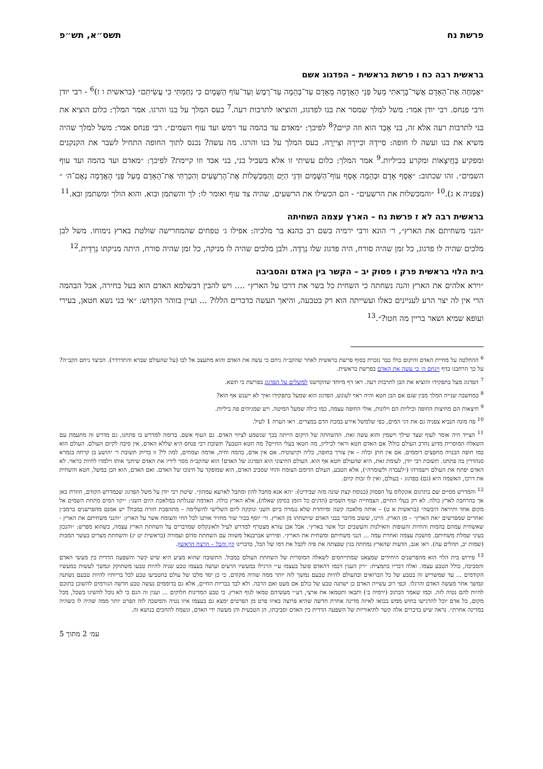פרשת נח תשס״א, תש״פ
בראשית רבה כח ו פרשת בראשית – הפדגוג אשם
״אֶמְחֶה אֶת־הָאָדָם אֲשֶׁר־בָּרָאתִי מֵעַל פְּנֵי הָאֲדָמָה מֵאָדָם עַד־בְּהֵמָה עַד־רֶמֶשׂ וְעַד־עוֹף הַשָּׁמָיִם כִּי נִחַמְתִּי כִּי עֲשִׂיתִם״ (בראשית ו ז)<sup>6</sup> - רבי יודן ורבי פנחס. רבי יודן אמר: משל למלך שמסר את בנו לפדגוג, והוציאו לתרבות רעה.<sup>7</sup> כעס המלך על בנו והרגו. אמר המלך: כלום הוציא את בני לתרבות רעה אלא זה, בני אָבַד הוא וזה קיים?<sup>8</sup> לפיכך: ״מאדם עד בהמה עד רמש ועד עוף השמים״. רבי פנחס אמר: משל למלך שהיה משיא את בנו ועשה לו חופה: סִיידָהּ וכִיירָהּ וצִייְרָהּ. כעס המלך על בנו והרגו. מה עשה? נכנס לתוך החופה התחיל לשבר את הקנקנים ומפקיע בַּחֲיצָאוֹת ומקרע בכיליות.<sup>9</sup> אמר המלך: כלום עשיתי זו אלא בשביל בני, בני אבד וזו קיימת? לפיכך: ״מאדם ועד בהמה ועד עוף השמים״. זהו שכתוב: ״אָסֵף אָדָם וּבְהֵמָה אָסֵף עוֹף־הַשָּׁמַיִם וּדְגֵי הַיָּם וְהַמַּכְשֵׁלוֹת אֶת־הָרְשָׁעִים וְהִכְרַתִּי אֶת־הָאָדָם מֵעַל פְּנֵי הָאֲדָמָה נְאֻם־ה׳ ״ (צפניה א ג).<sup>10</sup> ״והמכשלות את הרשעים״ - הם הכשילו את הרשעים. שהיה צד עוף ואומר לו: לך והשתמן ובוא. והוא הולך ומשתמן ובא.<sup>11</sup>
בראשית רבה לא ז פרשת נח – הארץ עצמה השחיתה
״הנני משחיתם את הארץ״, ר׳ הונא ורבי ירמיה בשם רב כהנא בר מלכיה: אפילו ג׳ טפחים שהמחרישה שולטת בארץ נימוחו. משל לבן מלכים שהיה לו פדגוג, כל זמן שהיה סורח, היה פדגוג שלו נִרְדֶּה. ולבן מלכים שהיה לו מניקה, כל זמן שהיה סורח, היתה מניקתו נִרְדֵּית.<sup>12</sup>
בית הלוי בראשית פרק ו פסוק יב – הקשר בין האדם והסביבה
״וירא אלהים את הארץ והנה נשחתה כי השחית כל בשר את דרכו על הארץ״ .... ויש להבין דבשלמא האדם הוא בעל בחירה, אבל הבהמה הרי אין לה יצר הרע לעניינים כאלו ועשייתה הוא רק בטבעה, והיאך תעשה כדברים הללו? ... ועיין בזוהר הקדוש: ״אי בני נשא חטאן, בעירי ועופא שמיא ושאר בריין מה חטו?״.<sup>13</sup>
<sup>6</sup> ההחלטה על מחיית האדם והיקום כולו כבר נזכרת בסוף פרשת בראשית לאחר שהקב״ה ניחם כי עשה את האדם והוא מתעצב אל לבו (על שהעולם שברא והתדרדר). הכיצד ניחם הקב״ה? על כך הרחבנו בדף וינחם ה׳ כי עשה את האדם בפרשת בראשית.
<sup>7</sup> הפדגוג מעל בתפקידו והוציא את הבן לתרבות רעה. ראו דף מיוחד שהקדשנו למשלים על הפדגוג בפרשת כי תשא.
<sup>8</sup> במחשבה שנייה המלך מבין שגם אם הבן חטא והיה ראוי לעונש, הפדגוג הוא שמעל בתפקידו ואיך לא ייענש אף הוא?
<sup>9</sup> חיצאות הם מחיצות החופה וכיליות הם וילונות, אולי החופה עצמה, כמו כילה שמעל המיטה. ויש שמגיהים פה ביליות.
<sup>10</sup> פה מונה הנביא צפניה גם את דגי המים, כפי שלמשל אירע במכת הדם במצרים. ראו הערה 1 לעיל.
<sup>11</sup> הצייד היה אומר לעוף שצד שילך וישמין והוא עשה זאת. ההשחתה של היקום הייתה בכך שנשמע לציווי האדם. גם העוף אשם. בדומה למדרש בו פתחנו, גם מדרש זה מתעמת עם השאלה המוסרית מדוע נחרב העולם כולו? אם האדם חטא וראוי לכיליון, מה חטאו בעלי החיים? מה חטא הטבע? תשובת רבי פנחס היא שללא האדם, אין סיבה לקיום העולם. העולם הוא כמו חופה הבנויה מחפצים דוממים. אם אין חתן וכלה – אין צורך בחופה, כליה וקישוטיה. אם אין אדם, בהמה וחיה, אדמה וצמחים, למה לי? זו בדיוק תשובת ר׳ יהושע בן קרחה בגמרא סנהדרין בה פתחנו. תשובת רבי יודן, לעומת זאת, היא שהעולם חטא אף הוא. העולם החיצוני הוא הפדגוג של האדם! הוא שהקב״ה מסר לידיו את האדם שיחנך אותו וילמדו לחיות כראוי. לא האדם יפתח את העולם וישמרהו (״לעבדה ולשומרה״), אלא הטבע, העולם הדומם הצומח והחי שסביב האדם, הוא שמופקד על חינוכו של האדם. ואם האדם, הוא הבן במשל, חטא והשחית את דרכו, האשמה היא (גם) בפדגוג - בעולם, ואין לו זכות קיום.
<sup>12</sup> והמדרש מסיים שם בתרגום אונקלוס על הפסוק (בנוסח קצת שונה מזה שבידינו): ״הא אנא מחבל להון ומחבל לארעא עמהון״. שיטת רבי יודן על משל הפדגוג שבמדרש הקודם, חוזרת כאן אך בהרחבה לארץ כולה. לא רק בעלי החיים, הצמחייה ועוף השמים (הדגים כל הזמן בסימן שאלה), אלא הארץ כולה. האדמה שנגלתה במלאכת היום השני: ״יקוו המים מתחת השמים אל מקום אחד ותיראה היבשה״ (בראשית א ט) – אותה מלאכה קשה ומיוחדת שלא נגמרה ביום השני ונזקקה ליום השלישי להשלימה – מתהפכת חזרה במבול! יש אמנם מהפרשנים כרמב״ן ואחרים שמפרשים ״את הארץ״ – מן הארץ. היינו, ששוב מדובר בבני האדם שיושחתו מן הארץ. ור׳ יוסף בכור שור מחזיר אותנו לכל החי והצומח אשר על הארץ: ״והנני משחיתם את הארץ - שאשחית עמהם בהמות והחיות והעופות והאילנות והעשבים וכל אשר בארץ״. אבל אבן עזרא מצטרף למדרש לעיל ולאונקלוס שמדברים על השחתת הארץ עצמה, כשהוא מפרש: ״והנכון בעיני שמלת משחיתם. מושכת עצמה ואחרת עמה ... הנני משחיתם ומשחית את הארץ״. ופירוש אברבנאל משווה עם השחתת סדום ועמורה (בראשית יט יג) והשחתת מצרים בעשר המכות (שמות יב, תהלים עח). ראו אגב, הדעות שהארץ נמחתה בגין שפצתה את פיה לקבל את דמו של הבל, בדברינו קין והבל – הרצח הראשון.
<sup>13</sup> פירוש בית הלוי הוא מהפרשנים היחידים שמצאנו שמתייחסים לשאלה המוסרית של השחתת העולם במבול. התשובה שהוא מציע היא שיש קשר והשפעה הדדית בין מעשי האדם והסביבה, כולל הטבע עצמו. ואלה דבריו בתמצית: ״רק הענין דכמו דהאדם פועל בעצמו ע״י הרגילו במעשיו הרעים ועושה בעצמו טבע שניה להיות טבעו משתוקק ונמשך לעשות כמעשיו הקודמים ... עד שמשריש זה בטבע של כל הברואים ובהעולם להיות טבעם נמשך לזה יותר ממה שהיה מקודם. כי כן יסד מלכו של עולם בהטביעו טבע לכל בריותיו להיות טבעם נשתנה ונמשך אחר מעשה האדם והרגלו. וכפי רוב עשיית האדם כן ישתנה טבע של כולם אם מעט ואם הרבה. ולא לבד בבריות החיים, אלא גם בדוממים נעשה טבע חדשה הגורמים להשוכן בתוכם להיות להם נטיה לזה. וכמו שאמר הכתוב (ירמיה ב׳) ותבאו ותטמאו את ארצי, דע״י מעשיהם טמאו לגוף הארץ. כי טבע המדינות חלוקים ... וענין זה הגם כי לא נוכל להשיגו בשכל, מכל מקום, כל אדם יוכל להרגישו בחוש ממש בבואו לאיזה מדינה אחרת חדשה שהיא פרוצה באיזו פרט מן הפרטים ימצא גם בעצמו איזו נטיה והמשכה לזה הפרט יותר ממה שהיה לו כשהיה במדינה אחרת״. נראה שיש בדברים אלה קשר לתיאוריות של השפעה הדדית בין האדם וסביבתו, הן הטבעית והן מעשה ידי האדם, ונשמח להחכים בנושא זה.
עמ׳ 2 מתוך 5